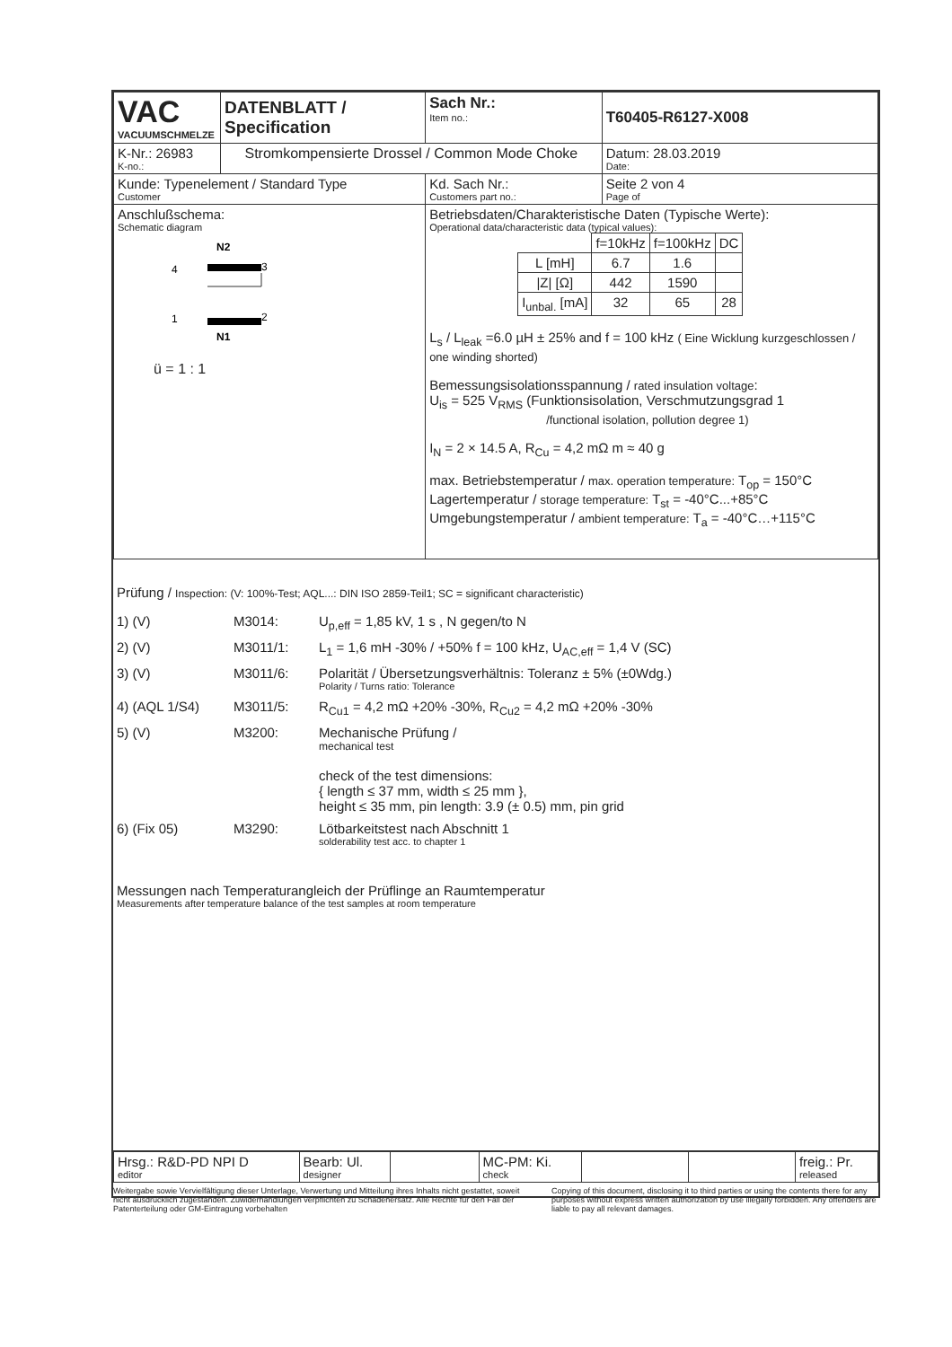| VAC VACUUMSCHMELZE | DATENBLATT / Specification | | Sach Nr.: Item no.: | T60405-R6127-X008 |
| K-Nr.: 26983 K-no.: | Stromkompensierte Drossel / Common Mode Choke | | | Datum: 28.03.2019 Date: |
| Kunde: Typenelement / Standard Type Customer | | Kd. Sach Nr.: Customers part no.: | | Seite 2 von 4 Page of |
| Anschlußschema: Schematic diagram N2 4 3 1 2 N1 ü = 1 : 1 | | Betriebsdaten/Charakteristische Daten (Typische Werte): Operational data/characteristic data (typical values): / / / f=10kHz / f=100kHz / DC / / / L [mH] / 6.7 / 1.6 / / / / /Z/ [Ω] / 442 / 1590 / / / / I<sub>unbal.</sub> [mA] / 32 / 65 / 28 / L<sub>s</sub> / L<sub>leak</sub> =6.0 µH ± 25% and f = 100 kHz ( Eine Wicklung kurzgeschlossen / one winding shorted) Bemessungsisolationsspannung / rated insulation voltage : U<sub>is</sub> = 525 V<sub>RMS</sub> (Funktionsisolation, Verschmutzungsgrad 1 /functional isolation, pollution degree 1) I<sub>N</sub> = 2 × 14.5 A, R<sub>Cu</sub> = 4,2 mΩ m ≈ 40 g max. Betriebstemperatur / max. operation temperature: T<sub>op</sub> = 150°C Lagertemperatur / storage temperature: T<sub>st</sub> = -40°C...+85°C Umgebungstemperatur / ambient temperature: T<sub>a</sub> = -40°C…+115°C | | |
Prüfung / Inspection: (V: 100%-Test; AQL...: DIN ISO 2859-Teil1; SC = significant characteristic)
1) (V) M3014: U<sub>p,eff</sub> = 1,85 kV, 1 s , N gegen/to N
2) (V) M3011/1: L<sub>1</sub> = 1,6 mH -30% / +50% f = 100 kHz, U<sub>AC,eff</sub> = 1,4 V (SC)
3) (V) M3011/6: Polarität / Übersetzungsverhältnis: Toleranz ± 5% (±0Wdg.)
Polarity / Turns ratio: Tolerance
4) (AQL 1/S4) M3011/5: R<sub>Cu1</sub> = 4,2 mΩ +20% -30%, R<sub>Cu2</sub> = 4,2 mΩ +20% -30%
5) (V) M3200: Mechanische Prüfung /
mechanical test
check of the test dimensions:
{ length ≤ 37 mm, width ≤ 25 mm },
height ≤ 35 mm, pin length: 3.9 (± 0.5) mm, pin grid
6) (Fix 05) M3290: Lötbarkeitstest nach Abschnitt 1
solderability test acc. to chapter 1
Messungen nach Temperaturangleich der Prüflinge an Raumtemperatur
Measurements after temperature balance of the test samples at room temperature
| Hrsg.: R&D-PD NPI D editor | Bearb: Ul. designer | | MC-PM: Ki. check | | | freig.: Pr. released |
Weitergabe sowie Vervielfältigung dieser Unterlage, Verwertung und Mitteilung ihres Inhalts nicht gestattet, soweit nicht ausdrücklich zugestanden. Zuwiderhandlungen verpflichten zu Schadenersatz. Alle Rechte für den Fall der Patenterteilung oder GM-Eintragung vorbehalten
Copying of this document, disclosing it to third parties or using the contents there for any purposes without express written authorization by use illegally forbidden. Any offenders are liable to pay all relevant damages.